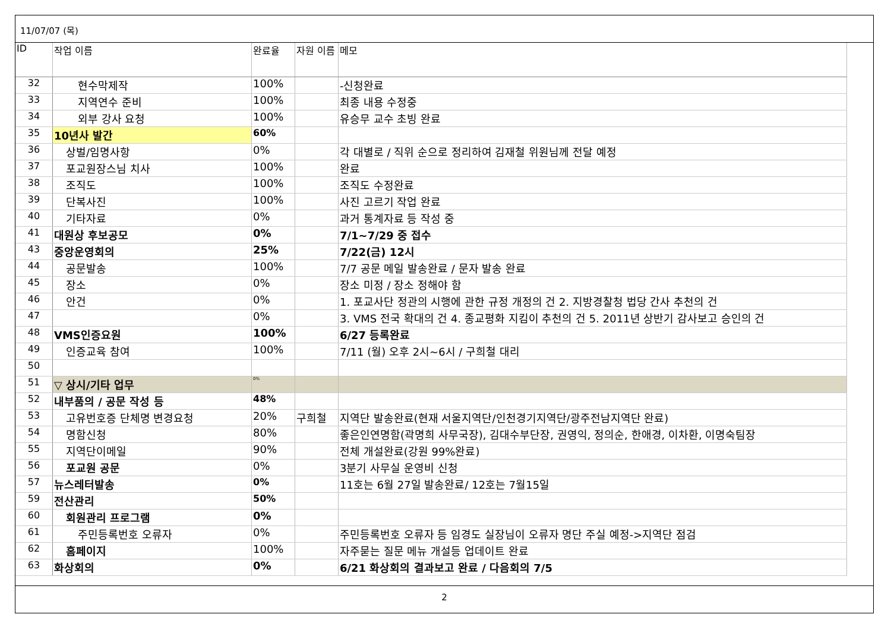11/07/07 (목)
| ID | 작업 이름 | 완료율 | 자원 이름 | 메모 |
| --- | --- | --- | --- | --- |
| 32 | 현수막제작 | 100% | | -신청완료 |
| 33 | 지역연수 준비 | 100% | | 최종 내용 수정중 |
| 34 | 외부 강사 요청 | 100% | | 유승무 교수 초빙 완료 |
| 35 | 10년사 발간 | 60% | | |
| 36 | 상벌/임명사항 | 0% | | 각 대별로 / 직위 순으로 정리하여 김재철 위원님께 전달 예정 |
| 37 | 포교원장스님 치사 | 100% | | 완료 |
| 38 | 조직도 | 100% | | 조직도 수정완료 |
| 39 | 단복사진 | 100% | | 사진 고르기 작업 완료 |
| 40 | 기타자료 | 0% | | 과거 통계자료 등 작성 중 |
| 41 | 대원상 후보공모 | 0% | | 7/1~7/29 중 접수 |
| 43 | 중앙운영회의 | 25% | | 7/22(금) 12시 |
| 44 | 공문발송 | 100% | | 7/7 공문 메일 발송완료 / 문자 발송 완료 |
| 45 | 장소 | 0% | | 장소 미정 / 장소 정해야 함 |
| 46 | 안건 | 0% | | 1. 포교사단 정관의 시행에 관한 규정 개정의 건 2. 지방경찰청 법당 간사 추천의 건 |
| 47 | | 0% | | 3. VMS 전국 확대의 건 4. 종교평화 지킴이 추천의 건 5. 2011년 상반기 감사보고 승인의 건 |
| 48 | VMS인증요원 | 100% | | 6/27 등록완료 |
| 49 | 인증교육 참여 | 100% | | 7/11 (월) 오후 2시~6시 / 구희철 대리 |
| 50 | | | | |
| 51 | ▽ 상시/기타 업무 | 0% | | |
| 52 | 내부품의 / 공문 작성 등 | 48% | | |
| 53 | 고유번호증 단체명 변경요청 | 20% | 구희철 | 지역단 발송완료(현재 서울지역단/인천경기지역단/광주전남지역단 완료) |
| 54 | 명함신청 | 80% | | 좋은인연명함(곽명희 사무국장), 김대수부단장, 권영익, 정의순, 한애경, 이차환, 이명숙팀장 |
| 55 | 지역단이메일 | 90% | | 전체 개설완료(강원 99%완료) |
| 56 | 포교원 공문 | 0% | | 3분기 사무실 운영비 신청 |
| 57 | 뉴스레터발송 | 0% | | 11호는 6월 27일 발송완료/ 12호는 7월15일 |
| 59 | 전산관리 | 50% | | |
| 60 | 회원관리 프로그램 | 0% | | |
| 61 | 주민등록번호 오류자 | 0% | | 주민등록번호 오류자 등 임경도 실장님이 오류자 명단 주실 예정->지역단 점검 |
| 62 | 홈페이지 | 100% | | 자주묻는 질문 메뉴 개설등 업데이트 완료 |
| 63 | 화상회의 | 0% | | 6/21 화상회의 결과보고 완료 / 다음회의 7/5 |
2